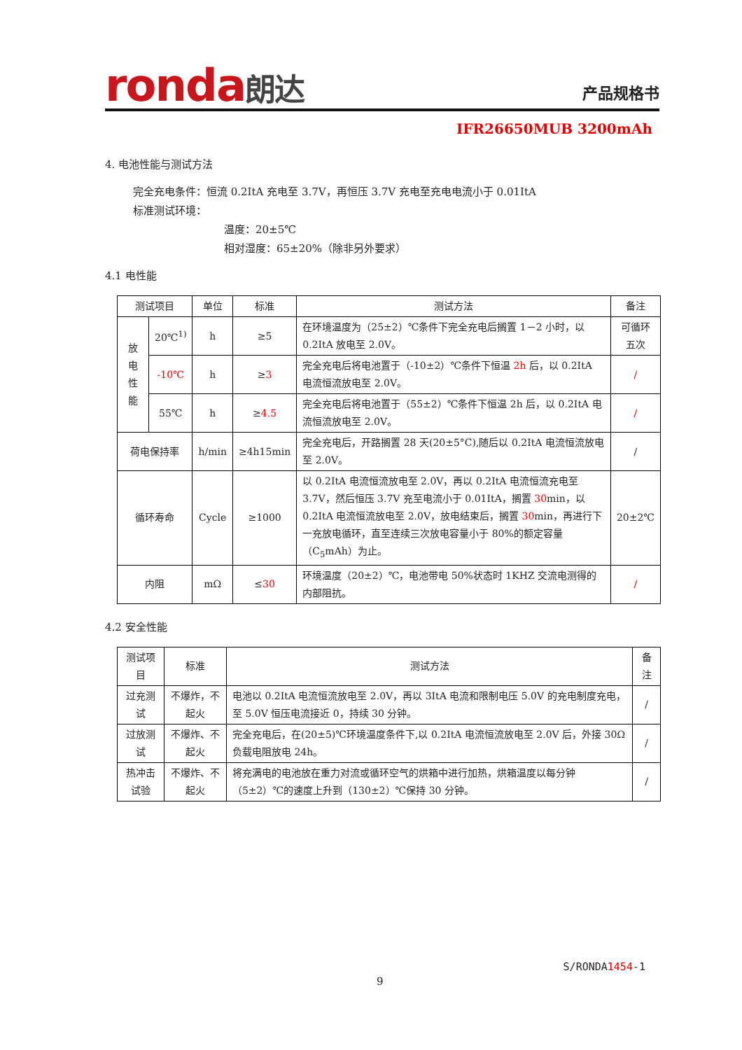ronda朗达 产品规格书
IFR26650MUB 3200mAh
4. 电池性能与测试方法
完全充电条件：恒流 0.2ItA 充电至 3.7V，再恒压 3.7V 充电至充电电流小于 0.01ItA
标准测试环境：
温度：20±5℃
相对湿度：65±20%（除非另外要求）
4.1 电性能
| 测试项目 | | 单位 | 标准 | 测试方法 | 备注 |
| --- | --- | --- | --- | --- | --- |
| 放 电 性 能 | 20℃<sup>1)</sup> | h | ≥5 | 在环境温度为（25±2）℃条件下完全充电后搁置 1－2 小时，以 0.2ItA 放电至 2.0V。 | 可循环 五次 |
| | -10℃ | h | ≥ 3 | 完全充电后将电池置于（-10±2）℃条件下恒温 2h 后，以 0.2ItA 电流恒流放电至 2.0V。 | / |
| | 55℃ | h | ≥ 4.5 | 完全充电后将电池置于（55±2）℃条件下恒温 2h 后，以 0.2ItA 电流恒流放电至 2.0V。 | / |
| 荷电保持率 | | h/min | ≥4h15min | 完全充电后，开路搁置 28 天(20±5°C),随后以 0.2ItA 电流恒流放电至 2.0V。 | / |
| 循环寿命 | | Cycle | ≥1000 | 以 0.2ItA 电流恒流放电至 2.0V，再以 0.2ItA 电流恒流充电至 3.7V，然后恒压 3.7V 充至电流小于 0.01ItA，搁置 30 min，以 0.2ItA 电流恒流放电至 2.0V，放电结束后，搁置 30 min，再进行下一充放电循环，直至连续三次放电容量小于 80%的额定容量（C<sub>5</sub>mAh）为止。 | 20±2℃ |
| 内阻 | | mΩ | ≤ 30 | 环境温度（20±2）℃，电池带电 50%状态时 1KHZ 交流电测得的内部阻抗。 | / |
4.2 安全性能
| 测试项目 | 标准 | 测试方法 | 备注 |
| --- | --- | --- | --- |
| 过充测试 | 不爆炸，不起火 | 电池以 0.2ItA 电流恒流放电至 2.0V，再以 3ItA 电流和限制电压 5.0V 的充电制度充电，至 5.0V 恒压电流接近 0，持续 30 分钟。 | / |
| 过放测试 | 不爆炸、不起火 | 完全充电后，在(20±5)℃环境温度条件下,以 0.2ItA 电流恒流放电至 2.0V 后，外接 30Ω负载电阻放电 24h。 | / |
| 热冲击试验 | 不爆炸、不起火 | 将充满电的电池放在重力对流或循环空气的烘箱中进行加热，烘箱温度以每分钟（5±2）℃的速度上升到（130±2）℃保持 30 分钟。 | / |
S/RONDA1454-1
9